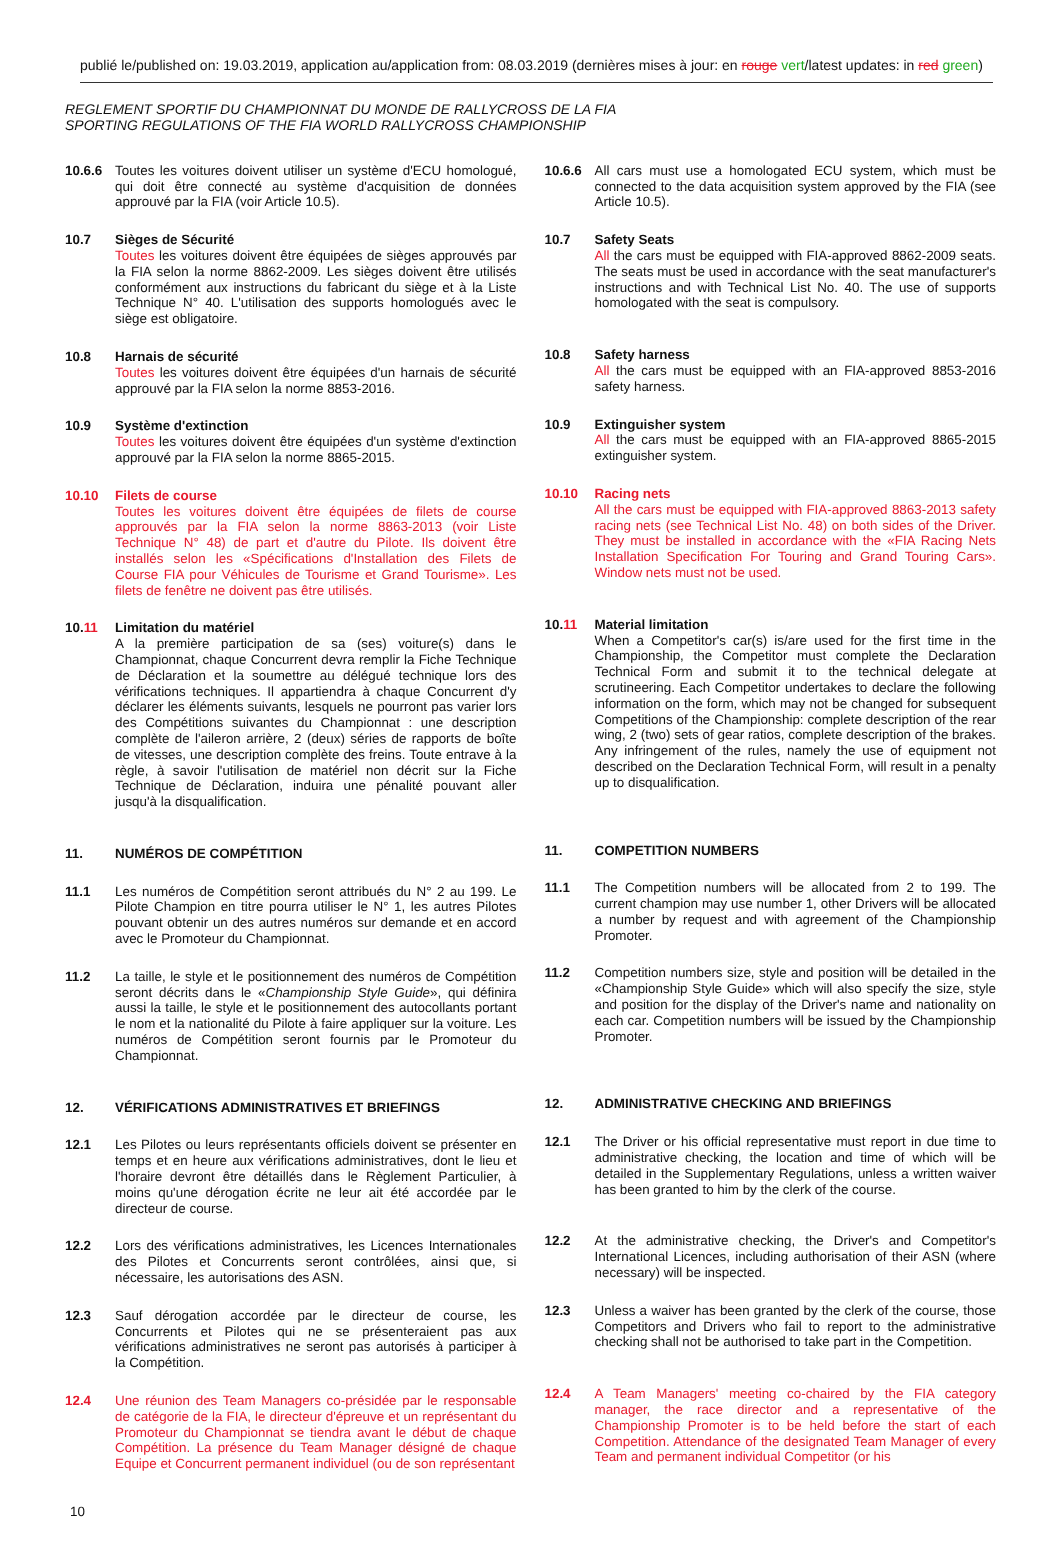publié le/published on: 19.03.2019, application au/application from: 08.03.2019 (dernières mises à jour: en rouge vert/latest updates: in red green)
REGLEMENT SPORTIF DU CHAMPIONNAT DU MONDE DE RALLYCROSS DE LA FIA
SPORTING REGULATIONS OF THE FIA WORLD RALLYCROSS CHAMPIONSHIP
10.6.6 Toutes les voitures doivent utiliser un système d'ECU homologué, qui doit être connecté au système d'acquisition de données approuvé par la FIA (voir Article 10.5).
10.7 Sièges de Sécurité
Toutes les voitures doivent être équipées de sièges approuvés par la FIA selon la norme 8862-2009. Les sièges doivent être utilisés conformément aux instructions du fabricant du siège et à la Liste Technique N° 40. L'utilisation des supports homologués avec le siège est obligatoire.
10.8 Harnais de sécurité
Toutes les voitures doivent être équipées d'un harnais de sécurité approuvé par la FIA selon la norme 8853-2016.
10.9 Système d'extinction
Toutes les voitures doivent être équipées d'un système d'extinction approuvé par la FIA selon la norme 8865-2015.
10.10 Filets de course
Toutes les voitures doivent être équipées de filets de course approuvés par la FIA selon la norme 8863-2013 (voir Liste Technique N° 48) de part et d'autre du Pilote. Ils doivent être installés selon les «Spécifications d'Installation des Filets de Course FIA pour Véhicules de Tourisme et Grand Tourisme». Les filets de fenêtre ne doivent pas être utilisés.
10.11 Limitation du matériel
A la première participation de sa (ses) voiture(s) dans le Championnat, chaque Concurrent devra remplir la Fiche Technique de Déclaration et la soumettre au délégué technique lors des vérifications techniques. Il appartiendra à chaque Concurrent d'y déclarer les éléments suivants, lesquels ne pourront pas varier lors des Compétitions suivantes du Championnat : une description complète de l'aileron arrière, 2 (deux) séries de rapports de boîte de vitesses, une description complète des freins. Toute entrave à la règle, à savoir l'utilisation de matériel non décrit sur la Fiche Technique de Déclaration, induira une pénalité pouvant aller jusqu'à la disqualification.
11. NUMÉROS DE COMPÉTITION
11.1 Les numéros de Compétition seront attribués du N° 2 au 199. Le Pilote Champion en titre pourra utiliser le N° 1, les autres Pilotes pouvant obtenir un des autres numéros sur demande et en accord avec le Promoteur du Championnat.
11.2 La taille, le style et le positionnement des numéros de Compétition seront décrits dans le «Championship Style Guide», qui définira aussi la taille, le style et le positionnement des autocollants portant le nom et la nationalité du Pilote à faire appliquer sur la voiture. Les numéros de Compétition seront fournis par le Promoteur du Championnat.
12. VÉRIFICATIONS ADMINISTRATIVES ET BRIEFINGS
12.1 Les Pilotes ou leurs représentants officiels doivent se présenter en temps et en heure aux vérifications administratives, dont le lieu et l'horaire devront être détaillés dans le Règlement Particulier, à moins qu'une dérogation écrite ne leur ait été accordée par le directeur de course.
12.2 Lors des vérifications administratives, les Licences Internationales des Pilotes et Concurrents seront contrôlées, ainsi que, si nécessaire, les autorisations des ASN.
12.3 Sauf dérogation accordée par le directeur de course, les Concurrents et Pilotes qui ne se présenteraient pas aux vérifications administratives ne seront pas autorisés à participer à la Compétition.
12.4 Une réunion des Team Managers co-présidée par le responsable de catégorie de la FIA, le directeur d'épreuve et un représentant du Promoteur du Championnat se tiendra avant le début de chaque Compétition. La présence du Team Manager désigné de chaque Equipe et Concurrent permanent individuel (ou de son représentant
10.6.6 All cars must use a homologated ECU system, which must be connected to the data acquisition system approved by the FIA (see Article 10.5).
10.7 Safety Seats
All the cars must be equipped with FIA-approved 8862-2009 seats. The seats must be used in accordance with the seat manufacturer's instructions and with Technical List No. 40. The use of supports homologated with the seat is compulsory.
10.8 Safety harness
All the cars must be equipped with an FIA-approved 8853-2016 safety harness.
10.9 Extinguisher system
All the cars must be equipped with an FIA-approved 8865-2015 extinguisher system.
10.10 Racing nets
All the cars must be equipped with FIA-approved 8863-2013 safety racing nets (see Technical List No. 48) on both sides of the Driver. They must be installed in accordance with the «FIA Racing Nets Installation Specification For Touring and Grand Touring Cars». Window nets must not be used.
10.11 Material limitation
When a Competitor's car(s) is/are used for the first time in the Championship, the Competitor must complete the Declaration Technical Form and submit it to the technical delegate at scrutineering. Each Competitor undertakes to declare the following information on the form, which may not be changed for subsequent Competitions of the Championship: complete description of the rear wing, 2 (two) sets of gear ratios, complete description of the brakes. Any infringement of the rules, namely the use of equipment not described on the Declaration Technical Form, will result in a penalty up to disqualification.
11. COMPETITION NUMBERS
11.1 The Competition numbers will be allocated from 2 to 199. The current champion may use number 1, other Drivers will be allocated a number by request and with agreement of the Championship Promoter.
11.2 Competition numbers size, style and position will be detailed in the «Championship Style Guide» which will also specify the size, style and position for the display of the Driver's name and nationality on each car. Competition numbers will be issued by the Championship Promoter.
12. ADMINISTRATIVE CHECKING AND BRIEFINGS
12.1 The Driver or his official representative must report in due time to administrative checking, the location and time of which will be detailed in the Supplementary Regulations, unless a written waiver has been granted to him by the clerk of the course.
12.2 At the administrative checking, the Driver's and Competitor's International Licences, including authorisation of their ASN (where necessary) will be inspected.
12.3 Unless a waiver has been granted by the clerk of the course, those Competitors and Drivers who fail to report to the administrative checking shall not be authorised to take part in the Competition.
12.4 A Team Managers' meeting co-chaired by the FIA category manager, the race director and a representative of the Championship Promoter is to be held before the start of each Competition. Attendance of the designated Team Manager of every Team and permanent individual Competitor (or his
10